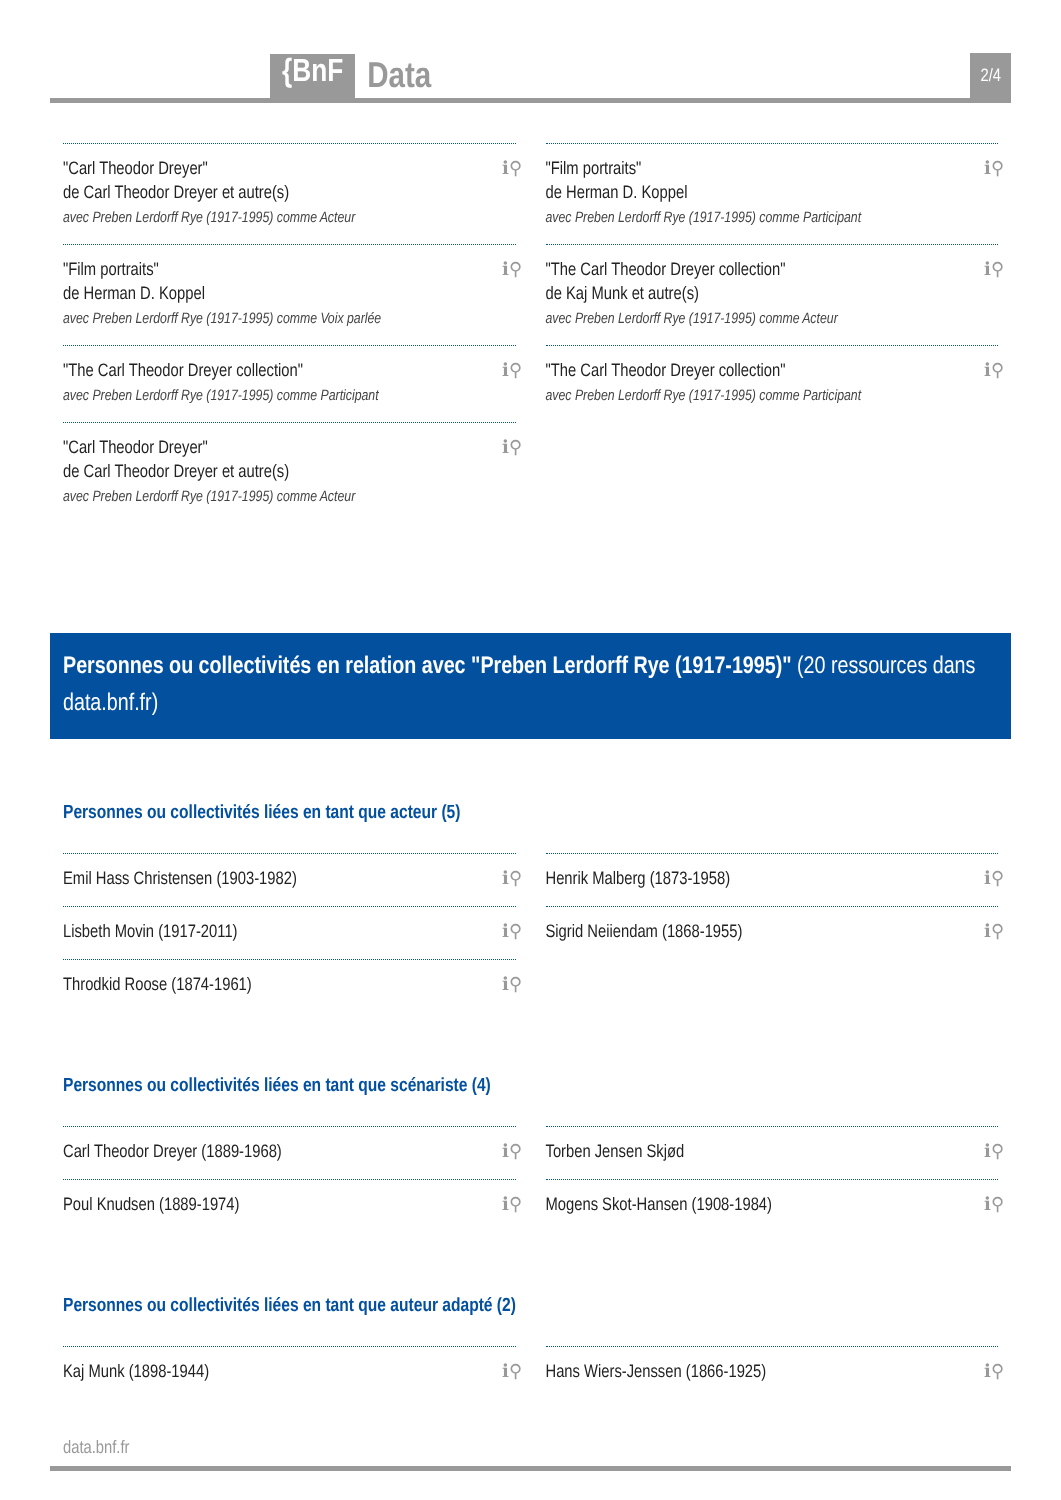{BnF
Data
2/4
"Carl Theodor Dreyer"
de Carl Theodor Dreyer et autre(s)
avec Preben Lerdorff Rye (1917-1995) comme Acteur
ℹ⚲
"Film portraits"
de Herman D. Koppel
avec Preben Lerdorff Rye (1917-1995) comme Participant
ℹ⚲
"Film portraits"
de Herman D. Koppel
avec Preben Lerdorff Rye (1917-1995) comme Voix parlée
ℹ⚲
"The Carl Theodor Dreyer collection"
de Kaj Munk et autre(s)
avec Preben Lerdorff Rye (1917-1995) comme Acteur
ℹ⚲
"The Carl Theodor Dreyer collection"
avec Preben Lerdorff Rye (1917-1995) comme Participant ℹ⚲
"The Carl Theodor Dreyer collection"
avec Preben Lerdorff Rye (1917-1995) comme Participant ℹ⚲
"Carl Theodor Dreyer"
de Carl Theodor Dreyer et autre(s)
avec Preben Lerdorff Rye (1917-1995) comme Acteur
ℹ⚲
Personnes ou collectivités en relation avec "Preben Lerdorff Rye (1917-1995)" (20 ressources dans data.bnf.fr)
Personnes ou collectivités liées en tant que acteur (5)
Emil Hass Christensen (1903-1982) ℹ⚲
Henrik Malberg (1873-1958) ℹ⚲
Lisbeth Movin (1917-2011) ℹ⚲
Sigrid Neiiendam (1868-1955) ℹ⚲
Throdkid Roose (1874-1961) ℹ⚲
Personnes ou collectivités liées en tant que scénariste (4)
Carl Theodor Dreyer (1889-1968) ℹ⚲
Torben Jensen Skjød ℹ⚲
Poul Knudsen (1889-1974) ℹ⚲
Mogens Skot-Hansen (1908-1984) ℹ⚲
Personnes ou collectivités liées en tant que auteur adapté (2)
Kaj Munk (1898-1944) ℹ⚲
Hans Wiers-Jenssen (1866-1925) ℹ⚲
data.bnf.fr